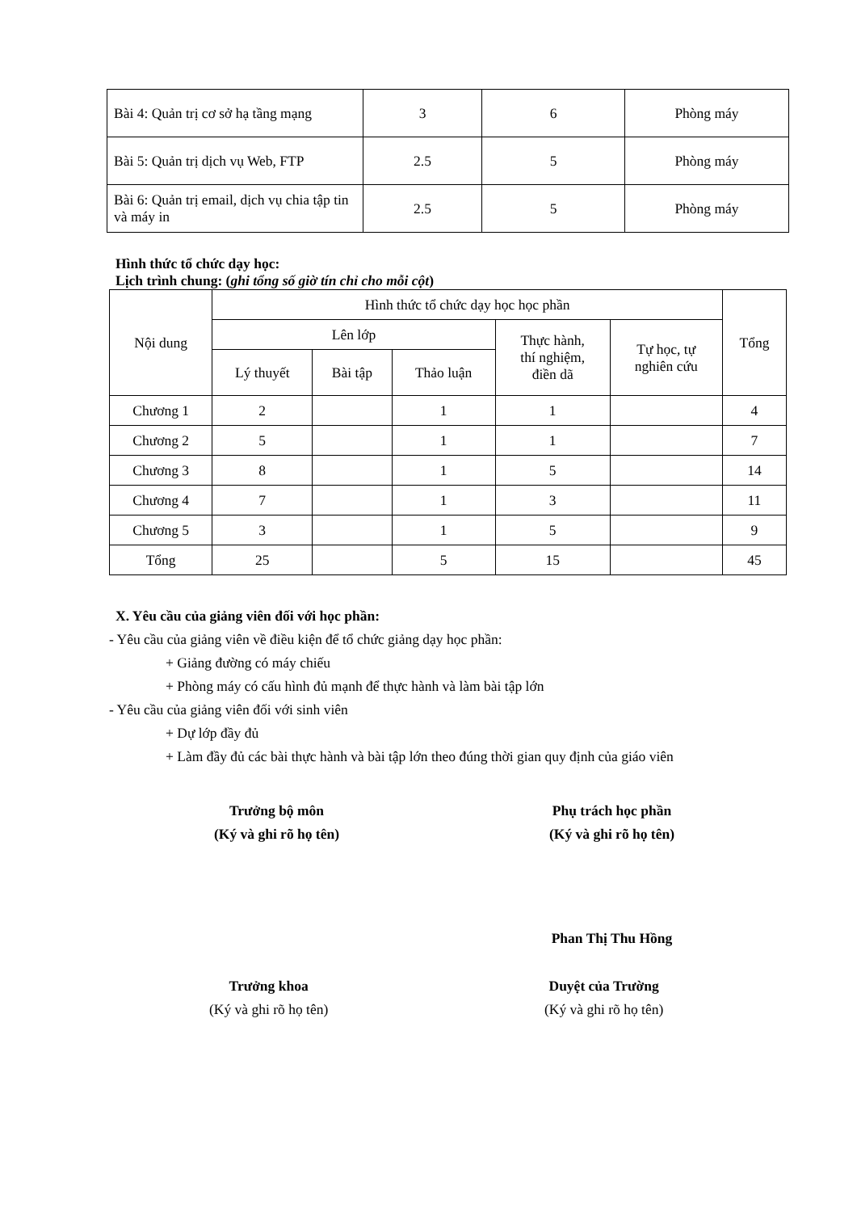| Bài 4: Quản trị cơ sở hạ tầng mạng | 3 | 6 | Phòng máy |
| Bài 5: Quản trị dịch vụ Web, FTP | 2.5 | 5 | Phòng máy |
| Bài 6: Quản trị email, dịch vụ chia tập tin và máy in | 2.5 | 5 | Phòng máy |
Hình thức tổ chức dạy học:
Lịch trình chung: (ghi tổng số giờ tín chỉ cho mỗi cột)
| Nội dung | Hình thức tổ chức dạy học học phần | | | | | Tổng |
| --- | --- | --- | --- | --- | --- | --- |
| | Lên lớp | | | Thực hành, thí nghiệm, điền dã | Tự học, tự nghiên cứu | |
| | Lý thuyết | Bài tập | Thảo luận | | | |
| Chương 1 | 2 | | 1 | 1 | | 4 |
| Chương 2 | 5 | | 1 | 1 | | 7 |
| Chương 3 | 8 | | 1 | 5 | | 14 |
| Chương 4 | 7 | | 1 | 3 | | 11 |
| Chương 5 | 3 | | 1 | 5 | | 9 |
| Tổng | 25 | | 5 | 15 | | 45 |
X. Yêu cầu của giảng viên đối với học phần:
- Yêu cầu của giảng viên về điều kiện để tổ chức giảng dạy học phần:
+ Giảng đường có máy chiếu
+ Phòng máy có cấu hình đủ mạnh để thực hành và làm bài tập lớn
- Yêu cầu của giảng viên đối với sinh viên
+ Dự lớp đầy đủ
+ Làm đầy đủ các bài thực hành và bài tập lớn theo đúng thời gian quy định của giáo viên
Trưởng bộ môn
(Ký và ghi rõ họ tên)
Phụ trách học phần
(Ký và ghi rõ họ tên)
Phan Thị Thu Hồng
Trưởng khoa
(Ký và ghi rõ họ tên)
Duyệt của Trường
(Ký và ghi rõ họ tên)